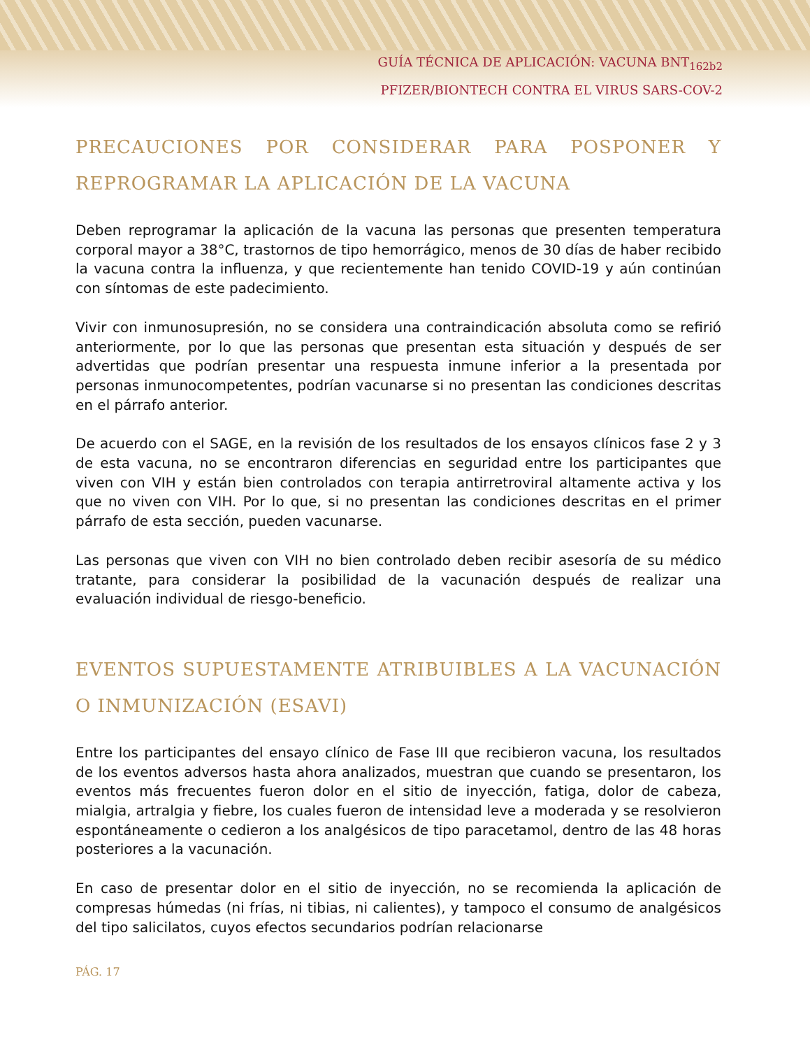GUÍA TÉCNICA DE APLICACIÓN: VACUNA BNT<sub>162b2</sub>
PFIZER/BIONTECH CONTRA EL VIRUS SARS-COV-2
PRECAUCIONES POR CONSIDERAR PARA POSPONER Y REPROGRAMAR LA APLICACIÓN DE LA VACUNA
Deben reprogramar la aplicación de la vacuna las personas que presenten temperatura corporal mayor a 38°C, trastornos de tipo hemorrágico, menos de 30 días de haber recibido la vacuna contra la influenza, y que recientemente han tenido COVID-19 y aún continúan con síntomas de este padecimiento.
Vivir con inmunosupresión, no se considera una contraindicación absoluta como se refirió anteriormente, por lo que las personas que presentan esta situación y después de ser advertidas que podrían presentar una respuesta inmune inferior a la presentada por personas inmunocompetentes, podrían vacunarse si no presentan las condiciones descritas en el párrafo anterior.
De acuerdo con el SAGE, en la revisión de los resultados de los ensayos clínicos fase 2 y 3 de esta vacuna, no se encontraron diferencias en seguridad entre los participantes que viven con VIH y están bien controlados con terapia antirretroviral altamente activa y los que no viven con VIH. Por lo que, si no presentan las condiciones descritas en el primer párrafo de esta sección, pueden vacunarse.
Las personas que viven con VIH no bien controlado deben recibir asesoría de su médico tratante, para considerar la posibilidad de la vacunación después de realizar una evaluación individual de riesgo-beneficio.
EVENTOS SUPUESTAMENTE ATRIBUIBLES A LA VACUNACIÓN O INMUNIZACIÓN (ESAVI)
Entre los participantes del ensayo clínico de Fase III que recibieron vacuna, los resultados de los eventos adversos hasta ahora analizados, muestran que cuando se presentaron, los eventos más frecuentes fueron dolor en el sitio de inyección, fatiga, dolor de cabeza, mialgia, artralgia y fiebre, los cuales fueron de intensidad leve a moderada y se resolvieron espontáneamente o cedieron a los analgésicos de tipo paracetamol, dentro de las 48 horas posteriores a la vacunación.
En caso de presentar dolor en el sitio de inyección, no se recomienda la aplicación de compresas húmedas (ni frías, ni tibias, ni calientes), y tampoco el consumo de analgésicos del tipo salicilatos, cuyos efectos secundarios podrían relacionarse
PÁG. 17